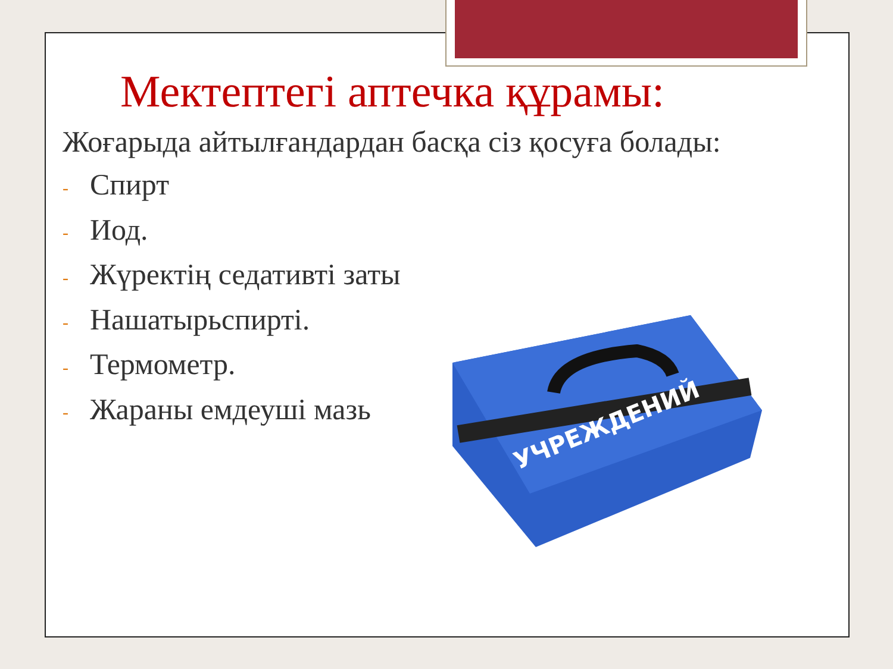Мектептегі аптечка құрамы:
Жоғарыда айтылғандардан басқа сіз қосуға болады:
- Спирт
- Иод.
- Жүректің седативті заты
- Нашатырьспирті.
- Термометр.
- Жараны емдеуші мазь
УЧРЕЖДЕНИЙ